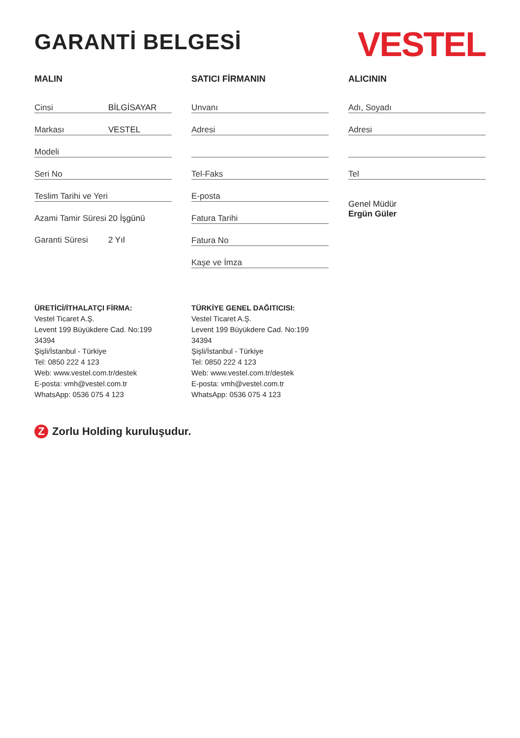GARANTİ BELGESİ
VESTEL
MALIN
Cinsi BİLGİSAYAR
Markası VESTEL
Modeli
Seri No
Teslim Tarihi ve Yeri
Azami Tamir Süresi 20 İşgünü
Garanti Süresi 2 Yıl
SATICI FİRMANIN
Unvanı
Adresi
Tel-Faks
E-posta
Fatura Tarihi
Fatura No
Kaşe ve İmza
ALICININ
Adı, Soyadı
Adresi
Tel
Genel Müdür
Ergün Güler
ÜRETİCİ/İTHALATÇI FİRMA:
Vestel Ticaret A.Ş.
Levent 199 Büyükdere Cad. No:199 34394
Şişli/İstanbul - Türkiye
Tel: 0850 222 4 123
Web: www.vestel.com.tr/destek
E-posta: vmh@vestel.com.tr
WhatsApp: 0536 075 4 123
TÜRKİYE GENEL DAĞITICISI:
Vestel Ticaret A.Ş.
Levent 199 Büyükdere Cad. No:199 34394
Şişli/İstanbul - Türkiye
Tel: 0850 222 4 123
Web: www.vestel.com.tr/destek
E-posta: vmh@vestel.com.tr
WhatsApp: 0536 075 4 123
Z Zorlu Holding kuruluşudur.